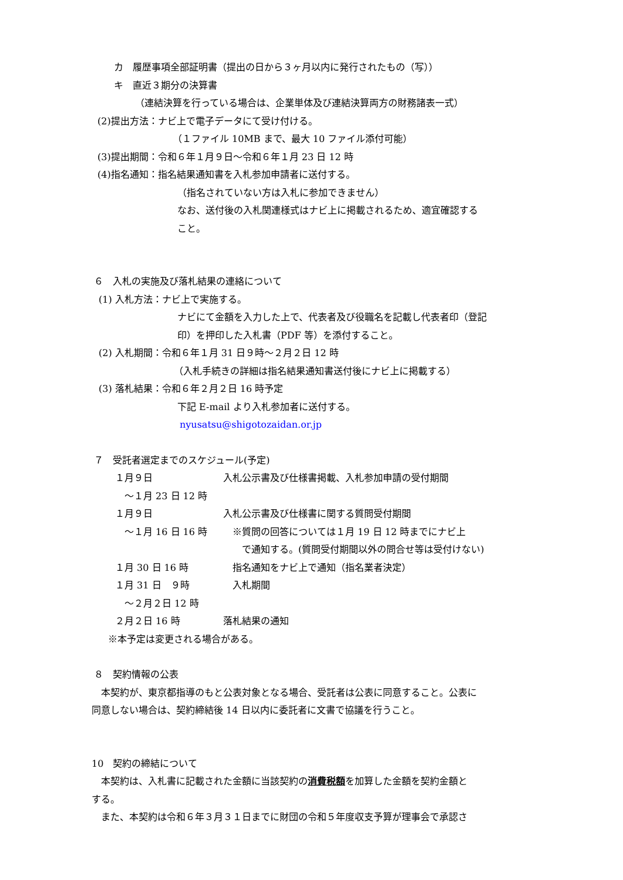カ　履歴事項全部証明書（提出の日から３ヶ月以内に発行されたもの（写））
キ　直近３期分の決算書
（連結決算を行っている場合は、企業単体及び連結決算両方の財務諸表一式）
(2)提出方法：ナビ上で電子データにて受け付ける。
（１ファイル 10MB まで、最大 10 ファイル添付可能）
(3)提出期間：令和６年１月９日～令和６年１月 23 日 12 時
(4)指名通知：指名結果通知書を入札参加申請者に送付する。
（指名されていない方は入札に参加できません）
なお、送付後の入札関連様式はナビ上に掲載されるため、適宜確認する
こと。
６　入札の実施及び落札結果の連絡について
(1) 入札方法：ナビ上で実施する。
ナビにて金額を入力した上で、代表者及び役職名を記載し代表者印（登記
印）を押印した入札書（PDF 等）を添付すること。
(2) 入札期間：令和６年１月 31 日９時～２月２日 12 時
（入札手続きの詳細は指名結果通知書送付後にナビ上に掲載する）
(3) 落札結果：令和６年２月２日 16 時予定
下記 E-mail より入札参加者に送付する。
nyusatsu@shigotozaidan.or.jp
７　受託者選定までのスケジュール(予定)
| １月９日 | 入札公示書及び仕様書掲載、入札参加申請の受付期間 |
| ～１月 23 日 12 時 | |
| １月９日 | 入札公示書及び仕様書に関する質問受付期間 |
| ～１月 16 日 16 時 | ※質問の回答については１月 19 日 12 時までにナビ上 |
| | で通知する。(質問受付期間以外の問合せ等は受付けない) |
| １月 30 日 16 時 | 指名通知をナビ上で通知（指名業者決定） |
| １月 31 日 ９時 | 入札期間 |
| ～２月２日 12 時 | |
| ２月２日 16 時 | 落札結果の通知 |
※本予定は変更される場合がある。
８　契約情報の公表
　本契約が、東京都指導のもと公表対象となる場合、受託者は公表に同意すること。公表に
同意しない場合は、契約締結後 14 日以内に委託者に文書で協議を行うこと。
10　契約の締結について
　本契約は、入札書に記載された金額に当該契約の消費税額を加算した金額を契約金額と
する。
　また、本契約は令和６年３月３１日までに財団の令和５年度収支予算が理事会で承認さ